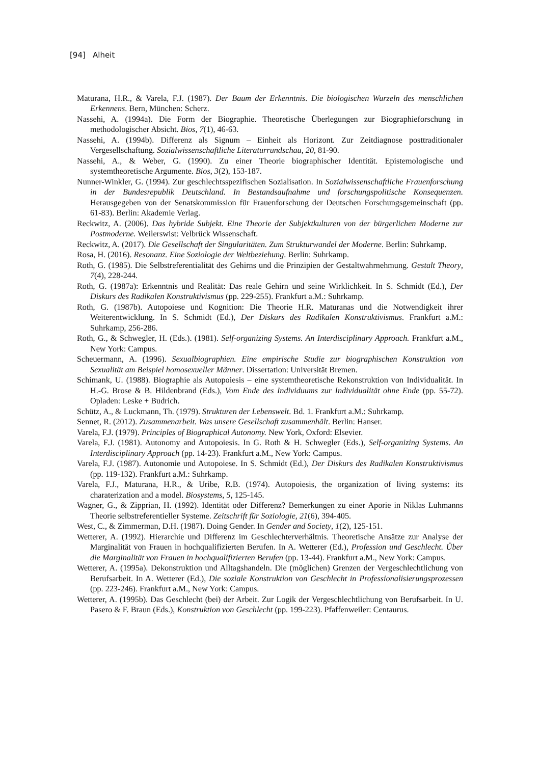[94] Alheit
Maturana, H.R., & Varela, F.J. (1987). Der Baum der Erkenntnis. Die biologischen Wurzeln des menschlichen Erkennens. Bern, München: Scherz.
Nassehi, A. (1994a). Die Form der Biographie. Theoretische Überlegungen zur Biographieforschung in methodologischer Absicht. Bios, 7(1), 46-63.
Nassehi, A. (1994b). Differenz als Signum – Einheit als Horizont. Zur Zeitdiagnose posttraditionaler Vergesellschaftung. Sozialwissenschaftliche Literaturrundschau, 20, 81-90.
Nassehi, A., & Weber, G. (1990). Zu einer Theorie biographischer Identität. Epistemologische und systemtheoretische Argumente. Bios, 3(2), 153-187.
Nunner-Winkler, G. (1994). Zur geschlechtsspezifischen Sozialisation. In Sozialwissenschaftliche Frauenforschung in der Bundesrepublik Deutschland. In Bestandsaufnahme und forschungspolitische Konsequenzen. Herausgegeben von der Senatskommission für Frauenforschung der Deutschen Forschungsgemeinschaft (pp. 61-83). Berlin: Akademie Verlag.
Reckwitz, A. (2006). Das hybride Subjekt. Eine Theorie der Subjektkulturen von der bürgerlichen Moderne zur Postmoderne. Weilerswist: Velbrück Wissenschaft.
Reckwitz, A. (2017). Die Gesellschaft der Singularitäten. Zum Strukturwandel der Moderne. Berlin: Suhrkamp.
Rosa, H. (2016). Resonanz. Eine Soziologie der Weltbeziehung. Berlin: Suhrkamp.
Roth, G. (1985). Die Selbstreferentialität des Gehirns und die Prinzipien der Gestaltwahrnehmung. Gestalt Theory, 7(4), 228-244.
Roth, G. (1987a): Erkenntnis und Realität: Das reale Gehirn und seine Wirklichkeit. In S. Schmidt (Ed.), Der Diskurs des Radikalen Konstruktivismus (pp. 229-255). Frankfurt a.M.: Suhrkamp.
Roth, G. (1987b). Autopoiese und Kognition: Die Theorie H.R. Maturanas und die Notwendigkeit ihrer Weiterentwicklung. In S. Schmidt (Ed.), Der Diskurs des Radikalen Konstruktivismus. Frankfurt a.M.: Suhrkamp, 256-286.
Roth, G., & Schwegler, H. (Eds.). (1981). Self-organizing Systems. An Interdisciplinary Approach. Frankfurt a.M., New York: Campus.
Scheuermann, A. (1996). Sexualbiographien. Eine empirische Studie zur biographischen Konstruktion von Sexualität am Beispiel homosexueller Männer. Dissertation: Universität Bremen.
Schimank, U. (1988). Biographie als Autopoiesis – eine systemtheoretische Rekonstruktion von Individualität. In H.-G. Brose & B. Hildenbrand (Eds.), Vom Ende des Individuums zur Individualität ohne Ende (pp. 55-72). Opladen: Leske + Budrich.
Schütz, A., & Luckmann, Th. (1979). Strukturen der Lebenswelt. Bd. 1. Frankfurt a.M.: Suhrkamp.
Sennet, R. (2012). Zusammenarbeit. Was unsere Gesellschaft zusammenhält. Berlin: Hanser.
Varela, F.J. (1979). Principles of Biographical Autonomy. New York, Oxford: Elsevier.
Varela, F.J. (1981). Autonomy and Autopoiesis. In G. Roth & H. Schwegler (Eds.), Self-organizing Systems. An Interdisciplinary Approach (pp. 14-23). Frankfurt a.M., New York: Campus.
Varela, F.J. (1987). Autonomie und Autopoiese. In S. Schmidt (Ed.), Der Diskurs des Radikalen Konstruktivismus (pp. 119-132). Frankfurt a.M.: Suhrkamp.
Varela, F.J., Maturana, H.R., & Uribe, R.B. (1974). Autopoiesis, the organization of living systems: its charaterization and a model. Biosystems, 5, 125-145.
Wagner, G., & Zipprian, H. (1992). Identität oder Differenz? Bemerkungen zu einer Aporie in Niklas Luhmanns Theorie selbstreferentieller Systeme. Zeitschrift für Soziologie, 21(6), 394-405.
West, C., & Zimmerman, D.H. (1987). Doing Gender. In Gender and Society, 1(2), 125-151.
Wetterer, A. (1992). Hierarchie und Differenz im Geschlechterverhältnis. Theoretische Ansätze zur Analyse der Marginalität von Frauen in hochqualifizierten Berufen. In A. Wetterer (Ed.), Profession und Geschlecht. Über die Marginalität von Frauen in hochqualifizierten Berufen (pp. 13-44). Frankfurt a.M., New York: Campus.
Wetterer, A. (1995a). Dekonstruktion und Alltagshandeln. Die (möglichen) Grenzen der Vergeschlechtlichung von Berufsarbeit. In A. Wetterer (Ed.), Die soziale Konstruktion von Geschlecht in Professionalisierungsprozessen (pp. 223-246). Frankfurt a.M., New York: Campus.
Wetterer, A. (1995b). Das Geschlecht (bei) der Arbeit. Zur Logik der Vergeschlechtlichung von Berufsarbeit. In U. Pasero & F. Braun (Eds.), Konstruktion von Geschlecht (pp. 199-223). Pfaffenweiler: Centaurus.